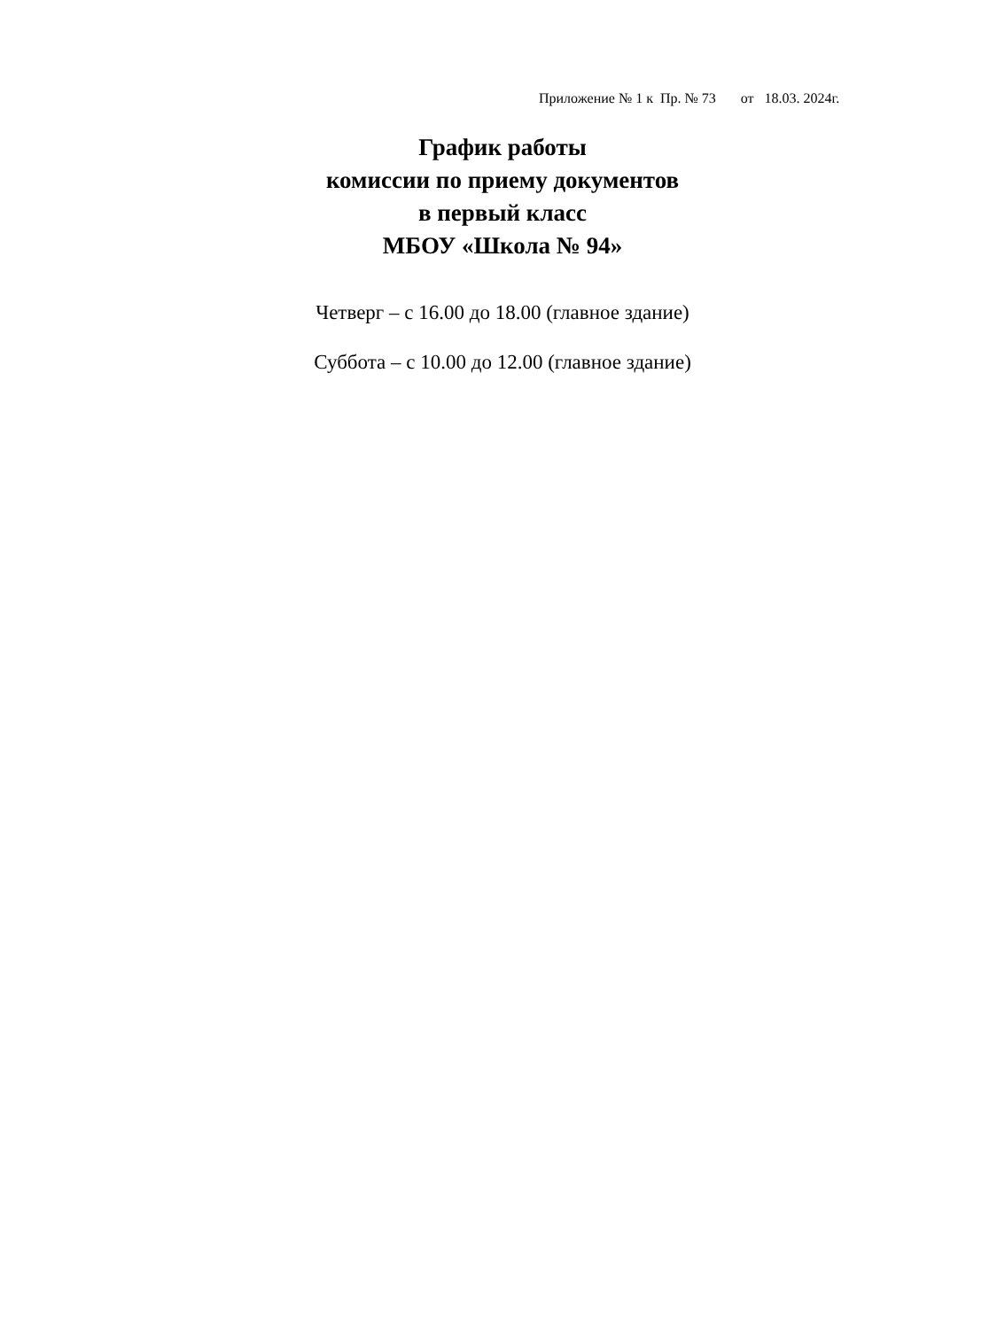Приложение № 1 к Пр. № 73 от 18.03. 2024г.
График работы
комиссии по приему документов
в первый класс
МБОУ «Школа № 94»
Четверг – с 16.00 до 18.00 (главное здание)
Суббота – с 10.00 до 12.00 (главное здание)